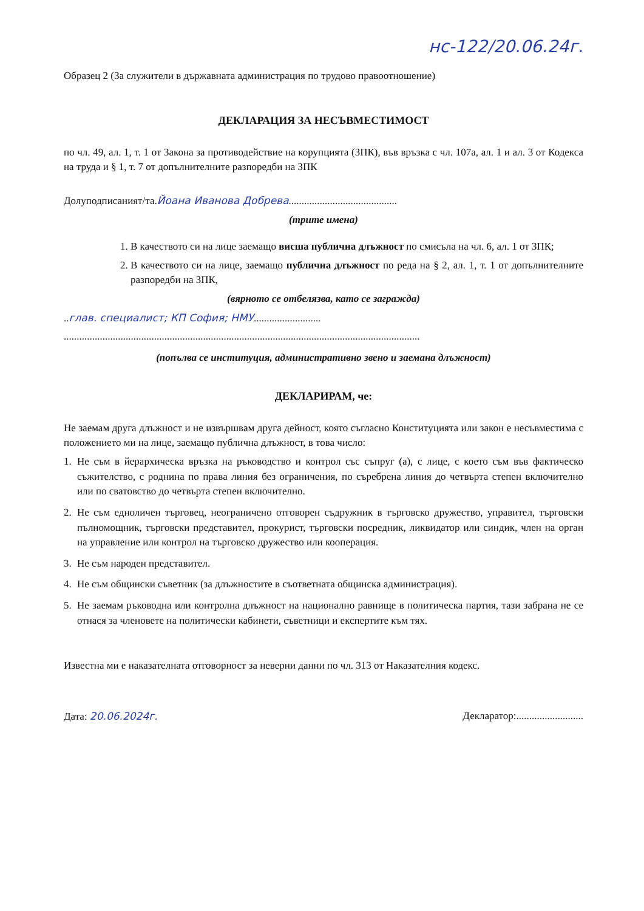нс-122/20.06.24г.
Образец 2 (За служители в държавната администрация по трудово правоотношение)
ДЕКЛАРАЦИЯ ЗА НЕСЪВМЕСТИМОСТ
по чл. 49, ал. 1, т. 1 от Закона за противодействие на корупцията (ЗПК), във връзка с чл. 107а, ал. 1 и ал. 3 от Кодекса на труда и § 1, т. 7 от допълнителните разпоредби на ЗПК
Долуподписаният/та.Йоана Иванова Добрева..........................................
(трите имена)
1. В качеството си на лице заемащо висша публична длъжност по смисъла на чл. 6, ал. 1 от ЗПК;
2. В качеството си на лице, заемащо публична длъжност по реда на § 2, ал. 1, т. 1 от допълнителните разпоредби на ЗПК,
(вярното се отбелязва, като се загражда)
..глав. специалист; КП София; НМУ..........................
..........................................................................................................................................
(попълва се институция, административно звено и заемана длъжност)
ДЕКЛАРИРАМ, че:
Не заемам друга длъжност и не извършвам друга дейност, която съгласно Конституцията или закон е несъвместима с положението ми на лице, заемащо публична длъжност, в това число:
1. Не съм в йерархическа връзка на ръководство и контрол със съпруг (а), с лице, с което съм във фактическо съжителство, с роднина по права линия без ограничения, по съребрена линия до четвърта степен включително или по сватовство до четвърта степен включително.
2. Не съм едноличен търговец, неограничено отговорен съдружник в търговско дружество, управител, търговски пълномощник, търговски представител, прокурист, търговски посредник, ликвидатор или синдик, член на орган на управление или контрол на търговско дружество или кооперация.
3. Не съм народен представител.
4. Не съм общински съветник (за длъжностите в съответната общинска администрация).
5. Не заемам ръководна или контролна длъжност на национално равнище в политическа партия, тази забрана не се отнася за членовете на политически кабинети, съветници и експертите към тях.
Известна ми е наказателната отговорност за неверни данни по чл. 313 от Наказателния кодекс.
Дата: 20.06.2024г. Декларатор:..........................